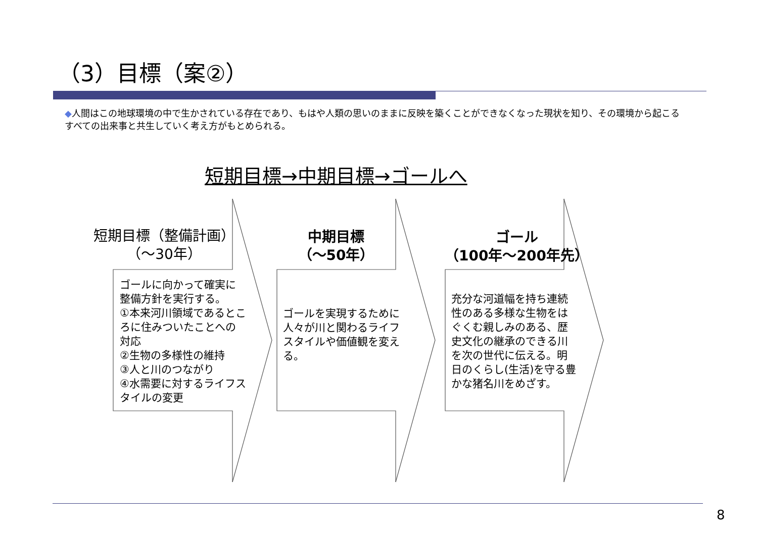（3）目標（案②）
◆人間はこの地球環境の中で生かされている存在であり、もはや人類の思いのままに反映を築くことができなくなった現状を知り、その環境から起こるすべての出来事と共生していく考え方がもとめられる。
短期目標→中期目標→ゴールへ
短期目標（整備計画）
（～30年）
中期目標
（～50年）
ゴール
（100年～200年先）
ゴールに向かって確実に整備方針を実行する。
①本来河川領域であるところに住みついたことへの対応
②生物の多様性の維持
③人と川のつながり
④水需要に対するライフスタイルの変更
ゴールを実現するために人々が川と関わるライフスタイルや価値観を変える。
充分な河道幅を持ち連続性のある多様な生物をはぐくむ親しみのある、歴史文化の継承のできる川を次の世代に伝える。明日のくらし(生活)を守る豊かな猪名川をめざす。
8